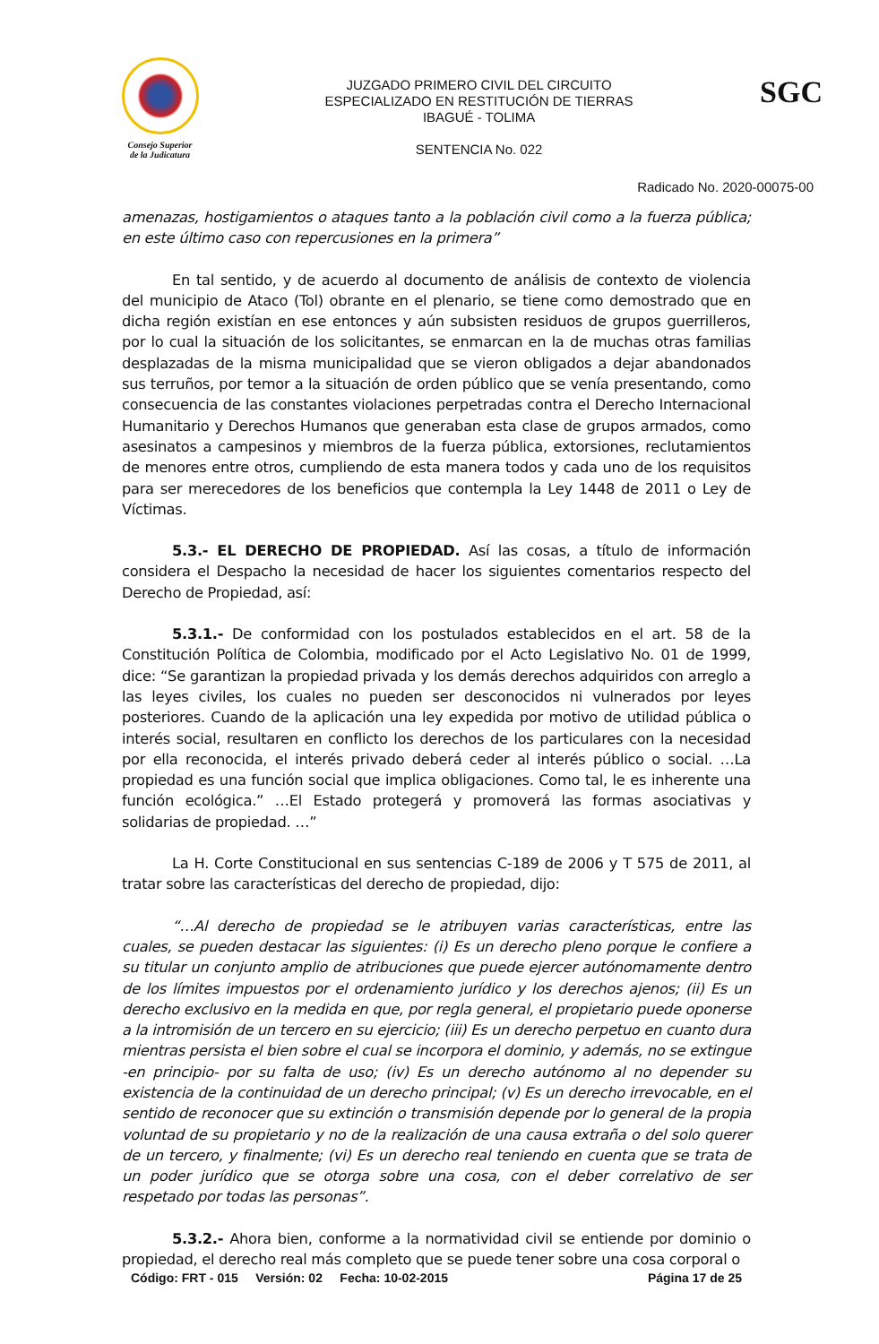Consejo Superior
de la Judicatura
JUZGADO PRIMERO CIVIL DEL CIRCUITO
ESPECIALIZADO EN RESTITUCIÓN DE TIERRAS
IBAGUÉ - TOLIMA
SENTENCIA No. 022
SGC
Radicado No. 2020-00075-00
amenazas, hostigamientos o ataques tanto a la población civil como a la fuerza pública; en este último caso con repercusiones en la primera”
En tal sentido, y de acuerdo al documento de análisis de contexto de violencia del municipio de Ataco (Tol) obrante en el plenario, se tiene como demostrado que en dicha región existían en ese entonces y aún subsisten residuos de grupos guerrilleros, por lo cual la situación de los solicitantes, se enmarcan en la de muchas otras familias desplazadas de la misma municipalidad que se vieron obligados a dejar abandonados sus terruños, por temor a la situación de orden público que se venía presentando, como consecuencia de las constantes violaciones perpetradas contra el Derecho Internacional Humanitario y Derechos Humanos que generaban esta clase de grupos armados, como asesinatos a campesinos y miembros de la fuerza pública, extorsiones, reclutamientos de menores entre otros, cumpliendo de esta manera todos y cada uno de los requisitos para ser merecedores de los beneficios que contempla la Ley 1448 de 2011 o Ley de Víctimas.
5.3.- EL DERECHO DE PROPIEDAD. Así las cosas, a título de información considera el Despacho la necesidad de hacer los siguientes comentarios respecto del Derecho de Propiedad, así:
5.3.1.- De conformidad con los postulados establecidos en el art. 58 de la Constitución Política de Colombia, modificado por el Acto Legislativo No. 01 de 1999, dice: “Se garantizan la propiedad privada y los demás derechos adquiridos con arreglo a las leyes civiles, los cuales no pueden ser desconocidos ni vulnerados por leyes posteriores. Cuando de la aplicación una ley expedida por motivo de utilidad pública o interés social, resultaren en conflicto los derechos de los particulares con la necesidad por ella reconocida, el interés privado deberá ceder al interés público o social. …La propiedad es una función social que implica obligaciones. Como tal, le es inherente una función ecológica.” …El Estado protegerá y promoverá las formas asociativas y solidarias de propiedad. …”
La H. Corte Constitucional en sus sentencias C-189 de 2006 y T 575 de 2011, al tratar sobre las características del derecho de propiedad, dijo:
“…Al derecho de propiedad se le atribuyen varias características, entre las cuales, se pueden destacar las siguientes: (i) Es un derecho pleno porque le confiere a su titular un conjunto amplio de atribuciones que puede ejercer autónomamente dentro de los límites impuestos por el ordenamiento jurídico y los derechos ajenos; (ii) Es un derecho exclusivo en la medida en que, por regla general, el propietario puede oponerse a la intromisión de un tercero en su ejercicio; (iii) Es un derecho perpetuo en cuanto dura mientras persista el bien sobre el cual se incorpora el dominio, y además, no se extingue -en principio- por su falta de uso; (iv) Es un derecho autónomo al no depender su existencia de la continuidad de un derecho principal; (v) Es un derecho irrevocable, en el sentido de reconocer que su extinción o transmisión depende por lo general de la propia voluntad de su propietario y no de la realización de una causa extraña o del solo querer de un tercero, y finalmente; (vi) Es un derecho real teniendo en cuenta que se trata de un poder jurídico que se otorga sobre una cosa, con el deber correlativo de ser respetado por todas las personas”.
5.3.2.- Ahora bien, conforme a la normatividad civil se entiende por dominio o propiedad, el derecho real más completo que se puede tener sobre una cosa corporal o
Código: FRT - 015 Versión: 02 Fecha: 10-02-2015 Página 17 de 25